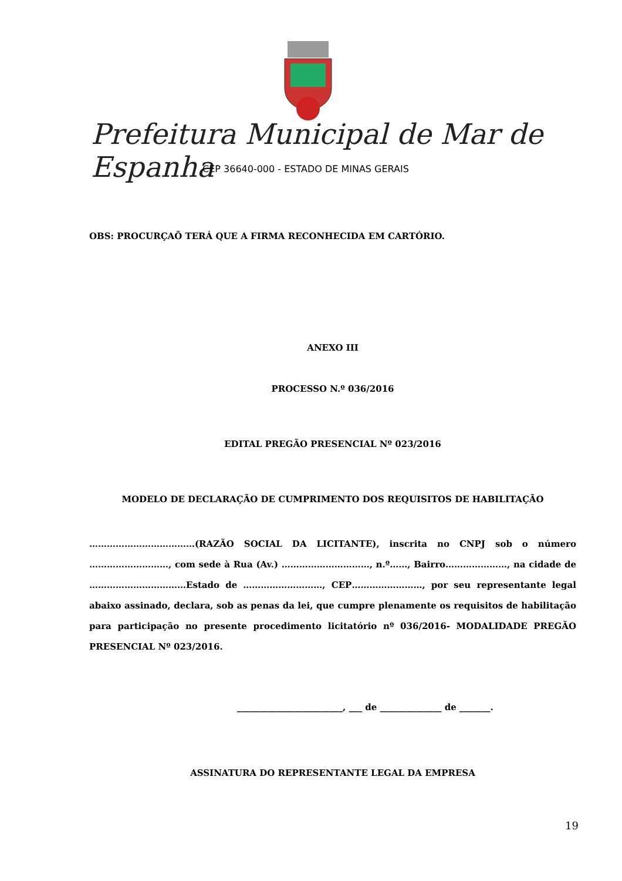Prefeitura Municipal de Mar de Espanha
CEP 36640-000 - ESTADO DE MINAS GERAIS
OBS: PROCURÇAÕ TERÁ QUE A FIRMA RECONHECIDA EM CARTÓRIO.
ANEXO III
PROCESSO N.º 036/2016
EDITAL PREGÃO PRESENCIAL Nº 023/2016
MODELO DE DECLARAÇÃO DE CUMPRIMENTO DOS REQUISITOS DE HABILITAÇÃO
………………………………(RAZÃO SOCIAL DA LICITANTE), inscrita no CNPJ sob o número ………………………, com sede à Rua (Av.) …………………………, n.º……, Bairro…………………, na cidade de ……………………………Estado de ………………………, CEP……………………, por seu representante legal abaixo assinado, declara, sob as penas da lei, que cumpre plenamente os requisitos de habilitação para participação no presente procedimento licitatório nº 036/2016- MODALIDADE PREGÃO PRESENCIAL Nº 023/2016.
________________________, ___ de ______________ de _______.
ASSINATURA DO REPRESENTANTE LEGAL DA EMPRESA
19